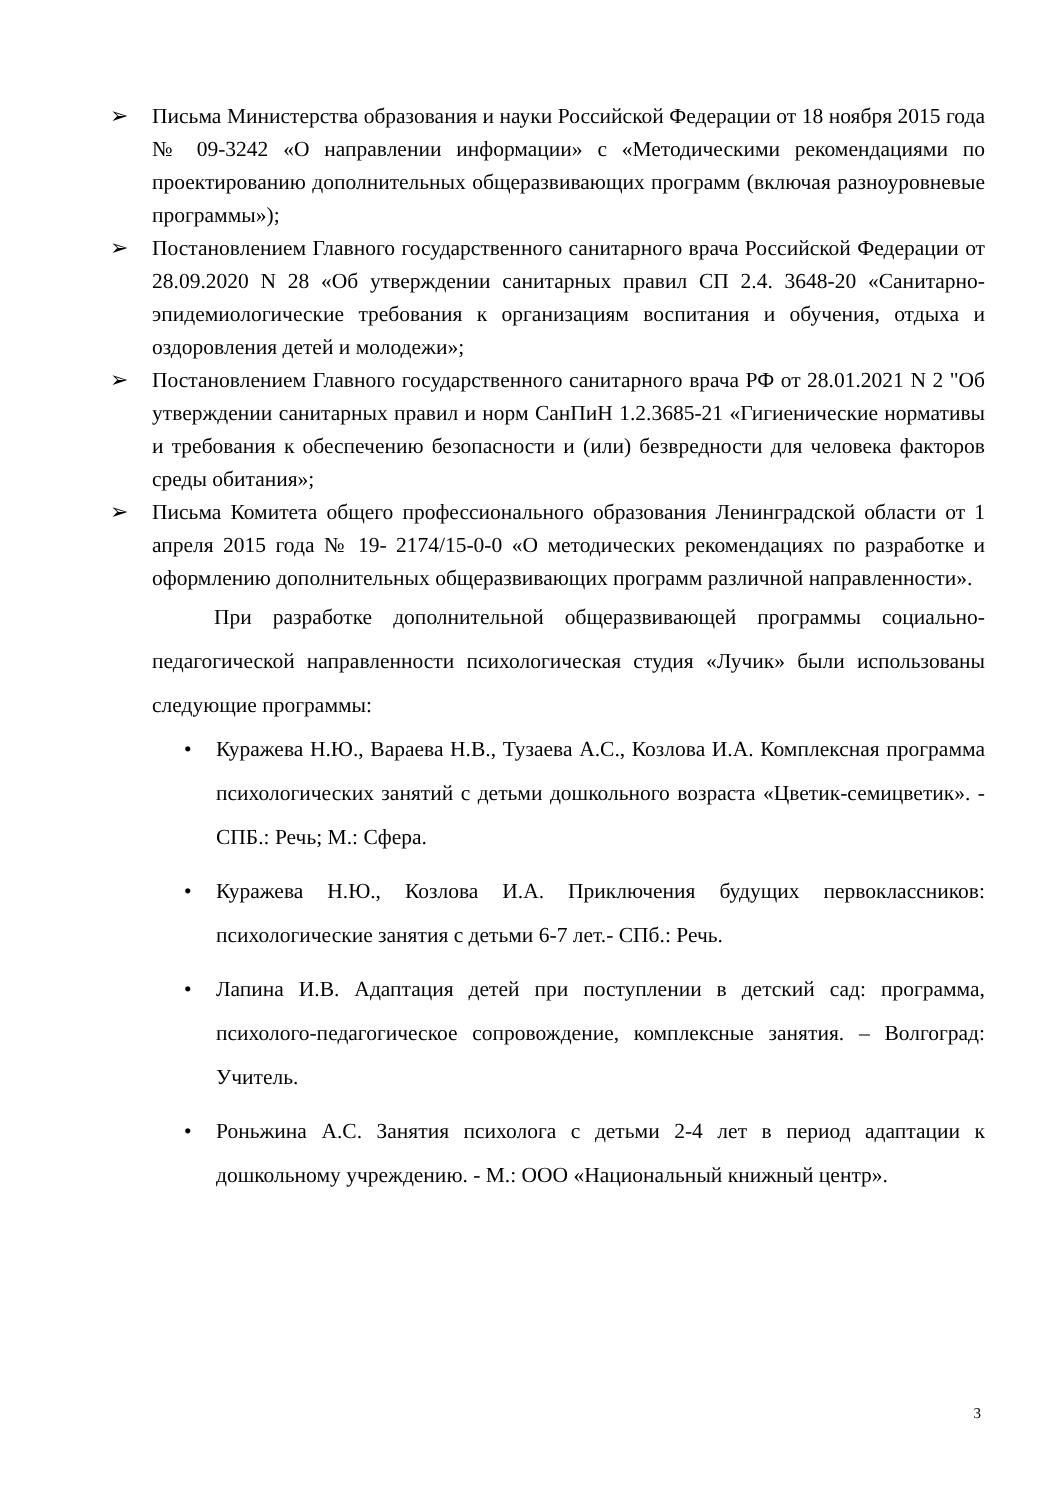➢ Письма Министерства образования и науки Российской Федерации от 18 ноября 2015 года № 09-3242 «О направлении информации» с «Методическими рекомендациями по проектированию дополнительных общеразвивающих программ (включая разноуровневые программы»);
➢ Постановлением Главного государственного санитарного врача Российской Федерации от 28.09.2020 N 28 «Об утверждении санитарных правил СП 2.4. 3648-20 «Санитарно- эпидемиологические требования к организациям воспитания и обучения, отдыха и оздоровления детей и молодежи»;
➢ Постановлением Главного государственного санитарного врача РФ от 28.01.2021 N 2 "Об утверждении санитарных правил и норм СанПиН 1.2.3685-21 «Гигиенические нормативы и требования к обеспечению безопасности и (или) безвредности для человека факторов среды обитания»;
➢ Письма Комитета общего профессионального образования Ленинградской области от 1 апреля 2015 года № 19- 2174/15-0-0 «О методических рекомендациях по разработке и оформлению дополнительных общеразвивающих программ различной направленности».
При разработке дополнительной общеразвивающей программы социально-педагогической направленности психологическая студия «Лучик» были использованы следующие программы:
• Куражева Н.Ю., Вараева Н.В., Тузаева А.С., Козлова И.А. Комплексная программа психологических занятий с детьми дошкольного возраста «Цветик-семицветик». - СПБ.: Речь; М.: Сфера.
• Куражева Н.Ю., Козлова И.А. Приключения будущих первоклассников: психологические занятия с детьми 6-7 лет.- СПб.: Речь.
• Лапина И.В. Адаптация детей при поступлении в детский сад: программа, психолого-педагогическое сопровождение, комплексные занятия. – Волгоград: Учитель.
• Роньжина А.С. Занятия психолога с детьми 2-4 лет в период адаптации к дошкольному учреждению. - М.: ООО «Национальный книжный центр».
3